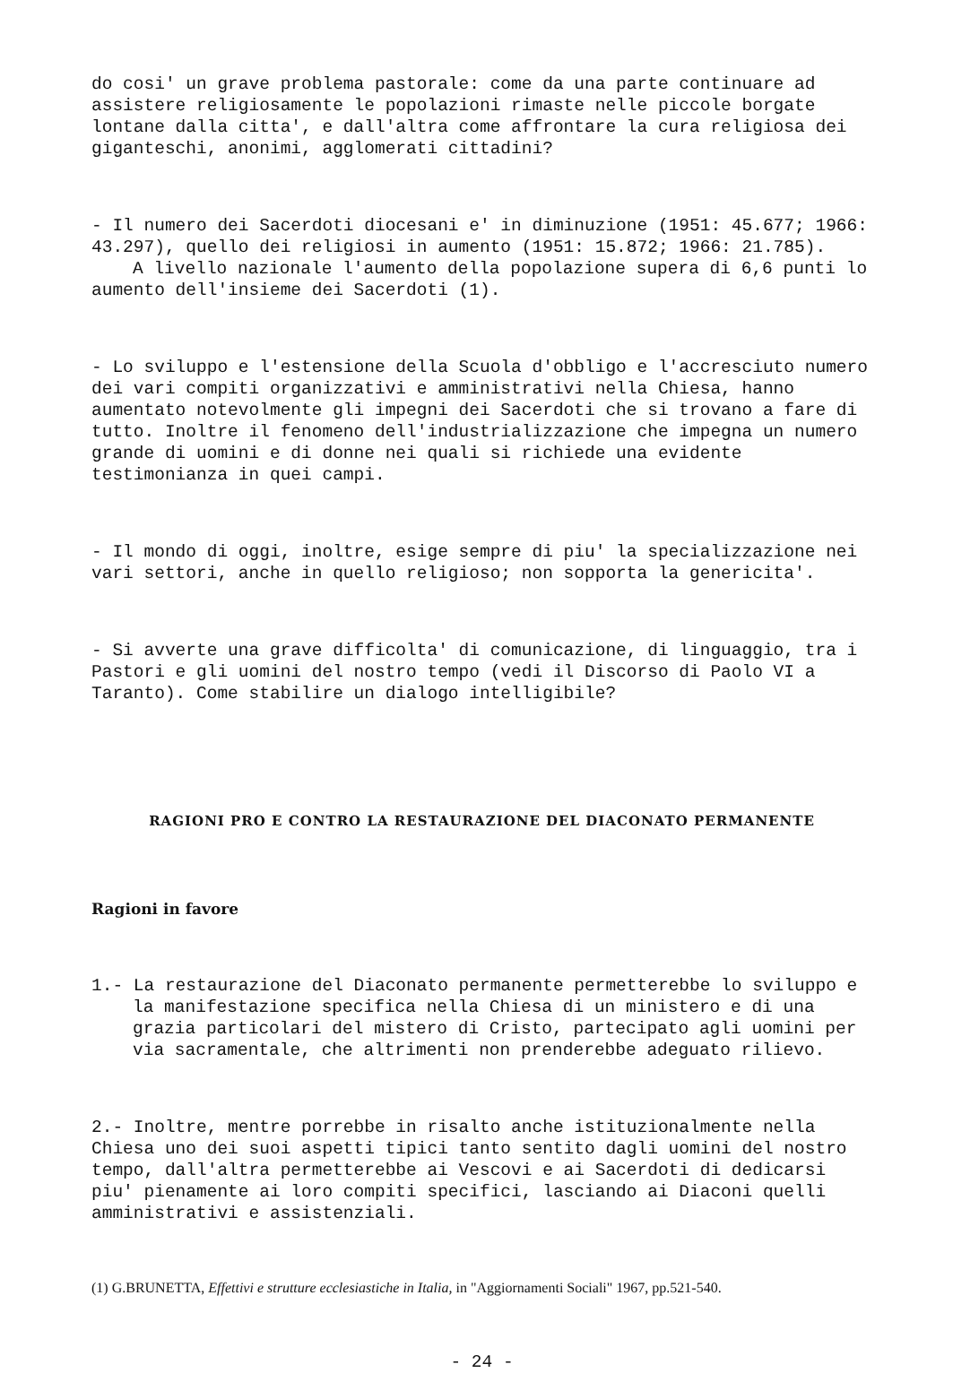do cosi' un grave problema pastorale: come da una parte continuare ad assistere religiosamente le popolazioni rimaste nelle piccole borgate lontane dalla citta', e dall'altra come affrontare la cura religiosa dei giganteschi, anonimi, agglomerati cittadini?
- Il numero dei Sacerdoti diocesani e' in diminuzione (1951: 45.677; 1966: 43.297), quello dei religiosi in aumento (1951: 15.872; 1966: 21.785).
A livello nazionale l'aumento della popolazione supera di 6,6 punti lo aumento dell'insieme dei Sacerdoti (1).
- Lo sviluppo e l'estensione della Scuola d'obbligo e l'accresciuto numero dei vari compiti organizzativi e amministrativi nella Chiesa, hanno aumentato notevolmente gli impegni dei Sacerdoti che si trovano a fare di tutto. Inoltre il fenomeno dell'industrializzazione che impegna un numero grande di uomini e di donne nei quali si richiede una evidente testimonianza in quei campi.
- Il mondo di oggi, inoltre, esige sempre di piu' la specializzazione nei vari settori, anche in quello religioso; non sopporta la genericita'.
- Si avverte una grave difficolta' di comunicazione, di linguaggio, tra i Pastori e gli uomini del nostro tempo (vedi il Discorso di Paolo VI a Taranto). Come stabilire un dialogo intelligibile?
RAGIONI PRO E CONTRO LA RESTAURAZIONE DEL DIACONATO PERMANENTE
Ragioni in favore
1.- La restaurazione del Diaconato permanente permetterebbe lo sviluppo e la manifestazione specifica nella Chiesa di un ministero e di una grazia particolari del mistero di Cristo, partecipato agli uomini per via sacramentale, che altrimenti non prenderebbe adeguato rilievo.
2.- Inoltre, mentre porrebbe in risalto anche istituzionalmente nella Chiesa uno dei suoi aspetti tipici tanto sentito dagli uomini del nostro tempo, dall'altra permetterebbe ai Vescovi e ai Sacerdoti di dedicarsi piu' pienamente ai loro compiti specifici, lasciando ai Diaconi quelli amministrativi e assistenziali.
(1) G.BRUNETTA, Effettivi e strutture ecclesiastiche in Italia, in "Aggiornamenti Sociali" 1967, pp.521-540.
- 24 -